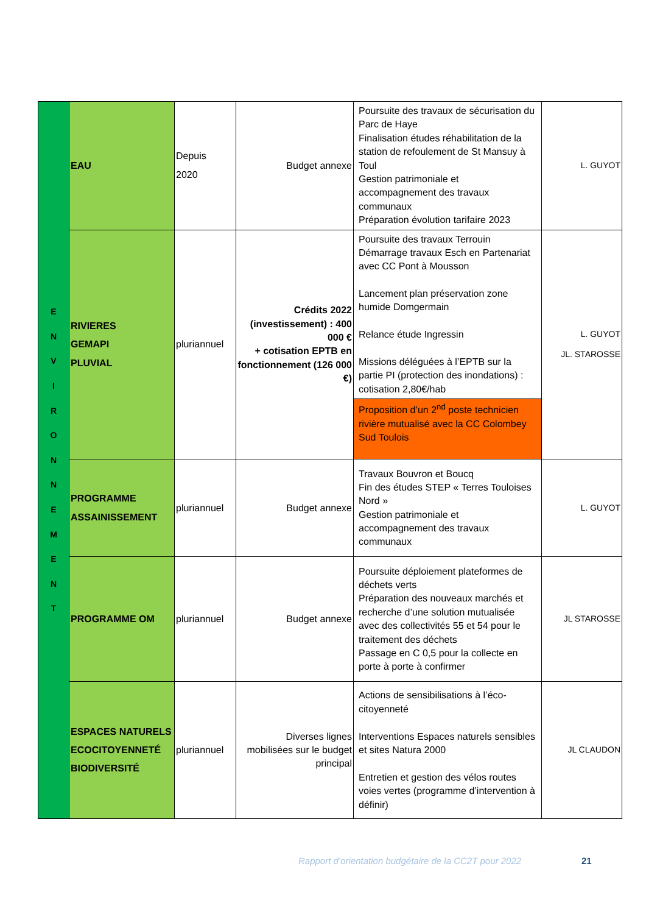| E N V I R O N N E M E N T | EAU | Depuis 2020 | Budget annexe | Poursuite des travaux de sécurisation du Parc de Haye Finalisation études réhabilitation de la station de refoulement de St Mansuy à Toul Gestion patrimoniale et accompagnement des travaux communaux Préparation évolution tarifaire 2023 | L. GUYOT |
| | RIVIERES GEMAPI PLUVIAL | pluriannuel | Crédits 2022 (investissement) : 400 000 € + cotisation EPTB en fonctionnement (126 000 €) | Poursuite des travaux Terrouin Démarrage travaux Esch en Partenariat avec CC Pont à Mousson Lancement plan préservation zone humide Domgermain Relance étude Ingressin Missions déléguées à l’EPTB sur la partie PI (protection des inondations) : cotisation 2,80€/hab | L. GUYOT JL. STAROSSE |
| | | | | Proposition d’un 2<sup>nd</sup> poste technicien rivière mutualisé avec la CC Colombey Sud Toulois | |
| | PROGRAMME ASSAINISSEMENT | pluriannuel | Budget annexe | Travaux Bouvron et Boucq Fin des études STEP « Terres Touloises Nord » Gestion patrimoniale et accompagnement des travaux communaux | L. GUYOT |
| | PROGRAMME OM | pluriannuel | Budget annexe | Poursuite déploiement plateformes de déchets verts Préparation des nouveaux marchés et recherche d’une solution mutualisée avec des collectivités 55 et 54 pour le traitement des déchets Passage en C 0,5 pour la collecte en porte à porte à confirmer | JL STAROSSE |
| | ESPACES NATURELS ECOCITOYENNETÉ BIODIVERSITÉ | pluriannuel | Diverses lignes mobilisées sur le budget principal | Actions de sensibilisations à l’éco-citoyenneté Interventions Espaces naturels sensibles et sites Natura 2000 Entretien et gestion des vélos routes voies vertes (programme d’intervention à définir) | JL CLAUDON |
Rapport d’orientation budgétaire de la CC2T pour 2022
21